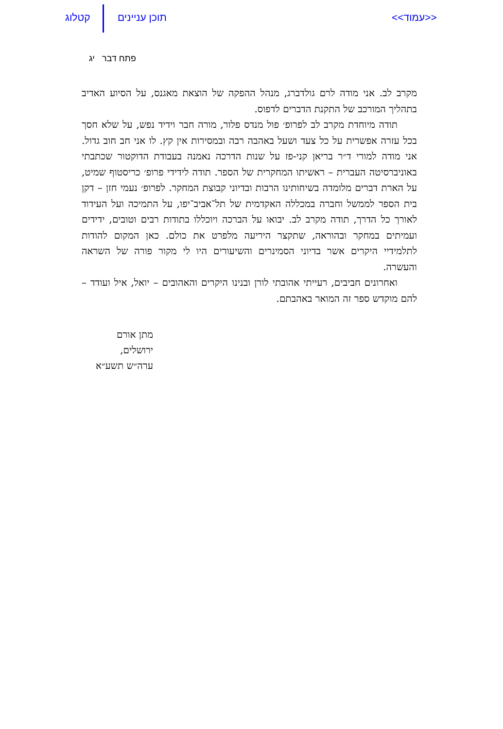קטלוג תוכן עניינים <<עמוד>>
פתח דבר יג
מקרב לב. אני מודה לרם גולדברג, מנהל ההפקה של הוצאת מאגנס, על הסיוע האדיב בתהליך המורכב של התקנת הדברים לדפוס.
תודה מיוחדת מקרב לב לפרופ׳ פול מנדס פלור, מורה חבר וידיד נפש, על שלא חסך בכל עזרה אפשרית על כל צעד ושעל באהבה רבה ובמסירות אין קץ. לו אני חב חוב גדול. אני מודה למורי ד״ר בריאן קני-פז על שנות הדרכה נאמנה בעבודת הדוקטור שכתבתי באוניברסיטה העברית – ראשיתו המחקרית של הספר. תודה לידידי פרופ׳ כריסטוף שמיט, על הארת דברים מלומדה בשיחותינו הרבות ובדיוני קבוצת המחקר. לפרופ׳ נעמי חזן – דקן בית הספר לממשל וחברה במכללה האקדמית של תל־אביב־יפו, על התמיכה ועל העידוד לאורך כל הדרך, תודה מקרב לב. יבואו על הברכה ויוכללו בתודות רבים וטובים, ידידים ועמיתים במחקר ובהוראה, שתקצר היריעה מלפרט את כולם. כאן המקום להודות לתלמידיי היקרים אשר בדיוני הסמינרים והשיעורים היו לי מקור פורה של השראה והעשרה.
ואחרונים חביבים, רעייתי אהובתי לורן ובנינו היקרים והאהובים – יואל, איל ועודד – להם מוקדש ספר זה המואר באהבתם.
מתן אורם
ירושלים,
ערה״ש תשע״א